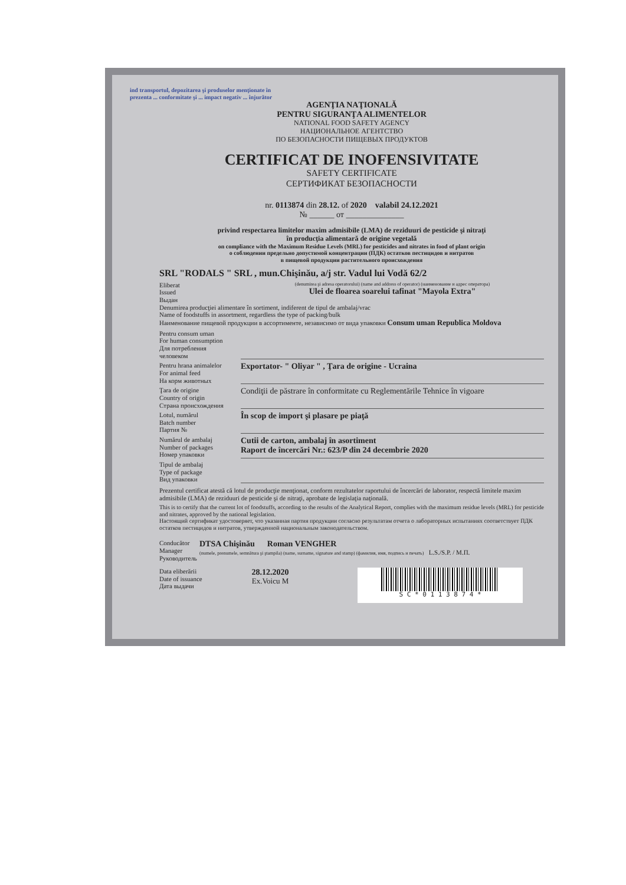ind transportul, depozitarea şi produselor menţionate în prezenta ... conformitate şi ... impact negativ ... înjurător
AGENŢIA NAŢIONALĂ
PENTRU SIGURANŢA ALIMENTELOR
NATIONAL FOOD SAFETY AGENCY
НАЦИОНАЛЬНОЕ АГЕНТСТВО
ПО БЕЗОПАСНОСТИ ПИЩЕВЫХ ПРОДУКТОВ
CERTIFICAT DE INOFENSIVITATE
SAFETY CERTIFICATE
СЕРТИФИКАТ БЕЗОПАСНОСТИ
nr. 0113874 din 28.12. of 2020 valabil 24.12.2021
№ ______ от ______________
privind respectarea limitelor maxim admisibile (LMA) de reziduuri de pesticide şi nitraţi
în producţia alimentară de origine vegetală
on compliance with the Maximum Residue Levels (MRL) for pesticides and nitrates in food of plant origin
о соблюдении предельно допустимой концентрации (ПДК) остатков пестицидов и нитратов
в пищевой продукции растительного происхождения
SRL "RODALS " SRL , mun.Chişinău, a/j str. Vadul lui Vodă 62/2
Eliberat
Issued
Выдан
(denumirea şi adresa operatorului) (name and address of operator) (наименование и адрес оператора)
Ulei de floarea soarelui tafinat "Mayola Extra"
Denumirea producţiei alimentare în sortiment, indiferent de tipul de ambalaj/vrac
Name of foodstuffs in assortment, regardless the type of packing/bulk
Наименование пищевой продукции в ассортименте, независимо от вида упаковки Consum uman Republica Moldova
Pentru consum uman
For human consumption
Для потребления человеком
Pentru hrana animalelor
For animal feed
На корм животных
Exportator- " Oliyar " , Ţara de origine - Ucraina
Ţara de origine
Country of origin
Страна происхождения
Condiţii de păstrare în conformitate cu Reglementările Tehnice în vigoare
Lotul, numărul
Batch number
Партия №
În scop de import şi plasare pe piaţă
Numărul de ambalaj
Number of packages
Номер упаковки
Cutii de carton, ambalaj în asortiment
Raport de încercări Nr.: 623/P din 24 decembrie 2020
Tipul de ambalaj
Type of package
Вид упаковки
Prezentul certificat atestă că lotul de producţie menţionat, conform rezultatelor raportului de încercări de laborator, respectă limitele maxim admisibile (LMA) de reziduuri de pesticide şi de nitraţi, aprobate de legislaţia naţională.
This is to certify that the current lot of foodstuffs, according to the results of the Analytical Report, complies with the maximum residue levels (MRL) for pesticide and nitrates, approved by the national legislation.
Настоящий сертификат удостоверяет, что указанная партия продукции согласно результатам отчета о лабораторных испытаниях соответствует ПДК остатков пестицидов и нитратов, утвержденной национальным законодательством.
Conducător
Manager
Руководитель
DTSA Chişinău Roman VENGHER
(numele, prenumele, semnătura şi ştampila) (name, surname, signature and stamp) (фамилия, имя, подпись и печать) L.S./S.P. / М.П.
Data eliberării
Date of issuance
Дата выдачи
28.12.2020
Ex.Voicu M
S C * 0 1 1 3 8 7 4 *